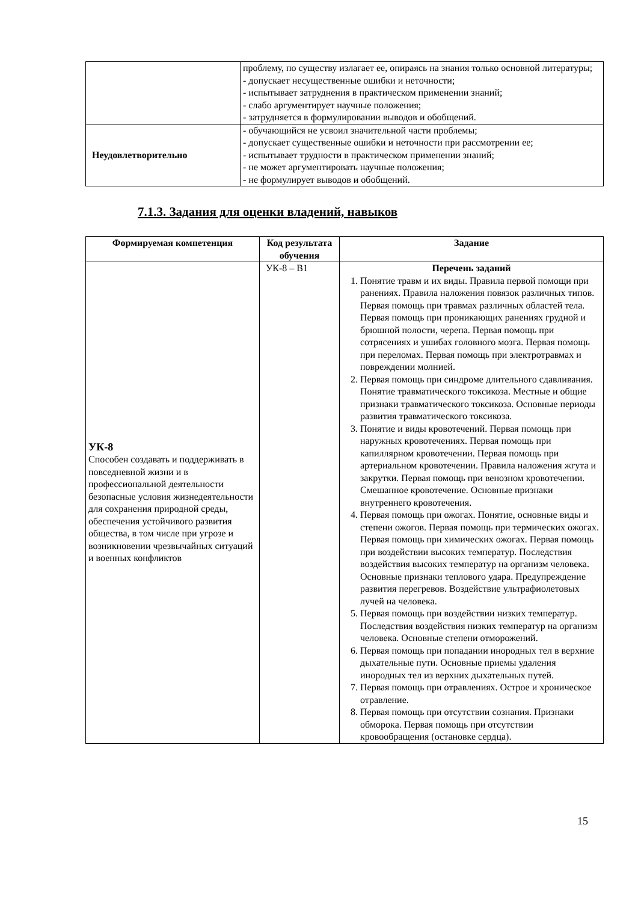| | проблему, по существу излагает ее, опираясь на знания только основной литературы; - допускает несущественные ошибки и неточности; - испытывает затруднения в практическом применении знаний; - слабо аргументирует научные положения; - затрудняется в формулировании выводов и обобщений. |
| Неудовлетворительно | - обучающийся не усвоил значительной части проблемы; - допускает существенные ошибки и неточности при рассмотрении ее; - испытывает трудности в практическом применении знаний; - не может аргументировать научные положения; - не формулирует выводов и обобщений. |
7.1.3. Задания для оценки владений, навыков
| Формируемая компетенция | Код результата обучения | Задание |
| --- | --- | --- |
| УК-8 Способен создавать и поддерживать в повседневной жизни и в профессиональной деятельности безопасные условия жизнедеятельности для сохранения природной среды, обеспечения устойчивого развития общества, в том числе при угрозе и возникновении чрезвычайных ситуаций и военных конфликтов | УК-8 – В1 | Перечень заданий 1. Понятие травм и их виды. Правила первой помощи при ранениях. Правила наложения повязок различных типов. Первая помощь при травмах различных областей тела. Первая помощь при проникающих ранениях грудной и брюшной полости, черепа. Первая помощь при сотрясениях и ушибах головного мозга. Первая помощь при переломах. Первая помощь при электротравмах и повреждении молнией. 2. Первая помощь при синдроме длительного сдавливания. Понятие травматического токсикоза. Местные и общие признаки травматического токсикоза. Основные периоды развития травматического токсикоза. 3. Понятие и виды кровотечений. Первая помощь при наружных кровотечениях. Первая помощь при капиллярном кровотечении. Первая помощь при артериальном кровотечении. Правила наложения жгута и закрутки. Первая помощь при венозном кровотечении. Смешанное кровотечение. Основные признаки внутреннего кровотечения. 4. Первая помощь при ожогах. Понятие, основные виды и степени ожогов. Первая помощь при термических ожогах. Первая помощь при химических ожогах. Первая помощь при воздействии высоких температур. Последствия воздействия высоких температур на организм человека. Основные признаки теплового удара. Предупреждение развития перегревов. Воздействие ультрафиолетовых лучей на человека. 5. Первая помощь при воздействии низких температур. Последствия воздействия низких температур на организм человека. Основные степени отморожений. 6. Первая помощь при попадании инородных тел в верхние дыхательные пути. Основные приемы удаления инородных тел из верхних дыхательных путей. 7. Первая помощь при отравлениях. Острое и хроническое отравление. 8. Первая помощь при отсутствии сознания. Признаки обморока. Первая помощь при отсутствии кровообращения (остановке сердца). |
15